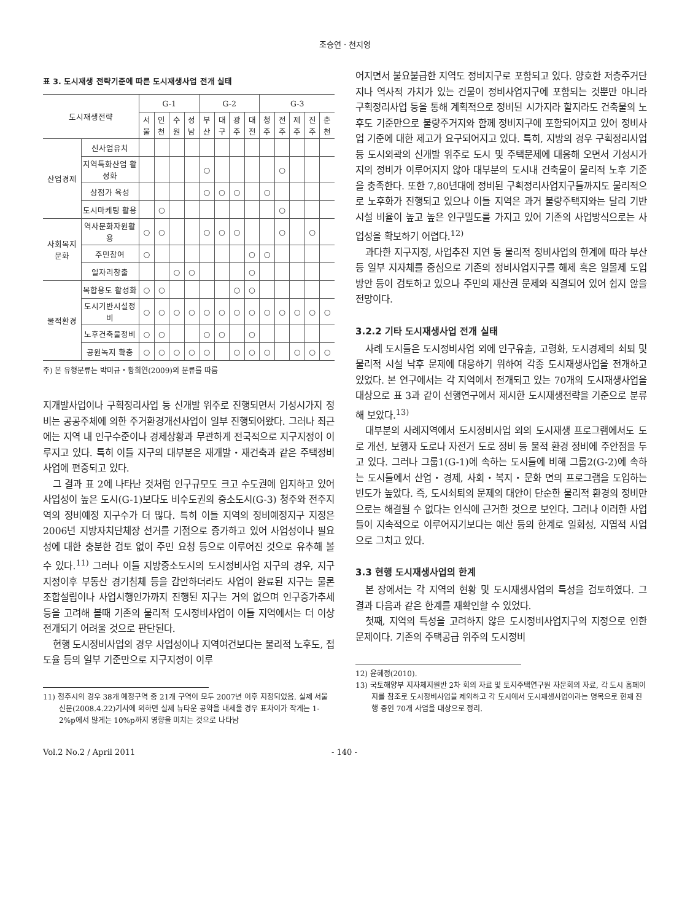조승연 · 천지영
표 3. 도시재생 전략기준에 따른 도시재생사업 전개 실태
| 도시재생전략 | | G-1 | | | | G-2 | | | | G-3 | | | | |
| --- | --- | --- | --- | --- | --- | --- | --- | --- | --- | --- | --- | --- | --- | --- |
| | | 서울 | 인천 | 수원 | 성남 | 부산 | 대구 | 광주 | 대전 | 청주 | 전주 | 제주 | 진주 | 춘천 |
| 산업경제 | 신사업유치 | | | | | | | | | | | | | |
| | 지역특화산업 활성화 | | | | | ○ | | | | | ○ | | | |
| | 상점가 육성 | | | | | ○ | ○ | ○ | | ○ | | | | |
| | 도시마케팅 활용 | | ○ | | | | | | | | ○ | | | |
| 사회복지문화 | 역사문화자원활용 | ○ | ○ | | | ○ | ○ | ○ | | | ○ | | ○ | |
| | 주민참여 | ○ | | | | | | | ○ | ○ | | | | |
| | 일자리창출 | | | ○ | ○ | | | | ○ | | | | | |
| 물적환경 | 복합용도 활성화 | ○ | ○ | | | | | ○ | ○ | | | | | |
| | 도시기반시설정비 | ○ | ○ | ○ | ○ | ○ | ○ | ○ | ○ | ○ | ○ | ○ | ○ | ○ |
| | 노후건축물정비 | ○ | ○ | | | ○ | ○ | | ○ | | | | | |
| | 공원녹지 확충 | ○ | ○ | ○ | ○ | ○ | | ○ | ○ | ○ | | ○ | ○ | ○ |
주) 본 유형분류는 박미규・황희연(2009)의 분류를 따름
지개발사업이나 구획정리사업 등 신개발 위주로 진행되면서 기성시가지 정비는 공공주체에 의한 주거환경개선사업이 일부 진행되어왔다. 그러나 최근에는 지역 내 인구수준이나 경제상황과 무관하게 전국적으로 지구지정이 이루지고 있다. 특히 이들 지구의 대부분은 재개발・재건축과 같은 주택정비 사업에 편중되고 있다.
그 결과 표 2에 나타난 것처럼 인구규모도 크고 수도권에 입지하고 있어 사업성이 높은 도시(G-1)보다도 비수도권의 중소도시(G-3) 청주와 전주지역의 정비예정 지구수가 더 많다. 특히 이들 지역의 정비예정지구 지정은 2006년 지방자치단체장 선거를 기점으로 증가하고 있어 사업성이나 필요성에 대한 충분한 검토 없이 주민 요청 등으로 이루어진 것으로 유추해 볼 수 있다.<sup>11)</sup> 그러나 이들 지방중소도시의 도시정비사업 지구의 경우, 지구지정이후 부동산 경기침체 등을 감안하더라도 사업이 완료된 지구는 물론 조합설립이나 사업시행인가까지 진행된 지구는 거의 없으며 인구증가추세 등을 고려해 볼때 기존의 물리적 도시정비사업이 이들 지역에서는 더 이상 전개되기 어려울 것으로 판단된다.
현행 도시정비사업의 경우 사업성이나 지역여건보다는 물리적 노후도, 접도율 등의 일부 기준만으로 지구지정이 이루
11) 청주시의 경우 38개 예정구역 중 21개 구역이 모두 2007년 이후 지정되었음. 실제 서울신문(2008.4.22)기사에 의하면 실제 뉴타운 공약을 내세울 경우 표차이가 작게는 1-2%p에서 많게는 10%p까지 영향을 미치는 것으로 나타남
어지면서 불요불급한 지역도 정비지구로 포함되고 있다. 양호한 저층주거단지나 역사적 가치가 있는 건물이 정비사업지구에 포함되는 것뿐만 아니라 구획정리사업 등을 통해 계획적으로 정비된 시가지라 할지라도 건축물의 노후도 기준만으로 불량주거지와 함께 정비지구에 포함되어지고 있어 정비사업 기준에 대한 제고가 요구되어지고 있다. 특히, 지방의 경우 구획정리사업 등 도시외곽의 신개발 위주로 도시 및 주택문제에 대응해 오면서 기성시가지의 정비가 이루어지지 않아 대부분의 도시내 건축물이 물리적 노후 기준을 충족한다. 또한 7,80년대에 정비된 구획정리사업지구들까지도 물리적으로 노후화가 진행되고 있으나 이들 지역은 과거 불량주택지와는 달리 기반시설 비율이 높고 높은 인구밀도를 가지고 있어 기존의 사업방식으로는 사업성을 확보하기 어렵다.<sup>12)</sup>
과다한 지구지정, 사업추진 지연 등 물리적 정비사업의 한계에 따라 부산 등 일부 지자체를 중심으로 기존의 정비사업지구를 해제 혹은 일몰제 도입 방안 등이 검토하고 있으나 주민의 재산권 문제와 직결되어 있어 쉽지 않을 전망이다.
3.2.2 기타 도시재생사업 전개 실태
사례 도시들은 도시정비사업 외에 인구유출, 고령화, 도시경제의 쇠퇴 및 물리적 시설 낙후 문제에 대응하기 위하여 각종 도시재생사업을 전개하고 있었다. 본 연구에서는 각 지역에서 전개되고 있는 70개의 도시재생사업을 대상으로 표 3과 같이 선행연구에서 제시한 도시재생전략을 기준으로 분류해 보았다.<sup>13)</sup>
대부분의 사례지역에서 도시정비사업 외의 도시재생 프로그램에서도 도로 개선, 보행자 도로나 자전거 도로 정비 등 물적 환경 정비에 주안점을 두고 있다. 그러나 그룹1(G-1)에 속하는 도시들에 비해 그룹2(G-2)에 속하는 도시들에서 산업・경제, 사회・복지・문화 면의 프로그램을 도입하는 빈도가 높았다. 즉, 도시쇠퇴의 문제의 대안이 단순한 물리적 환경의 정비만으로는 해결될 수 없다는 인식에 근거한 것으로 보인다. 그러나 이러한 사업들이 지속적으로 이루어지기보다는 예산 등의 한계로 일회성, 지엽적 사업으로 그치고 있다.
3.3 현행 도시재생사업의 한계
본 장에서는 각 지역의 현황 및 도시재생사업의 특성을 검토하였다. 그 결과 다음과 같은 한계를 재확인할 수 있었다.
첫째, 지역의 특성을 고려하지 않은 도시정비사업지구의 지정으로 인한 문제이다. 기존의 주택공급 위주의 도시정비
12) 윤혜정(2010).
13) 국토해양부 지자체지원반 2차 회의 자료 및 토지주택연구원 자문회의 자료, 각 도시 홈페이지를 참조로 도시정비사업을 제외하고 각 도시에서 도시재생사업이라는 명목으로 현재 진행 중인 70개 사업을 대상으로 정리.
Vol.2 No.2 / April 2011 - 140 -